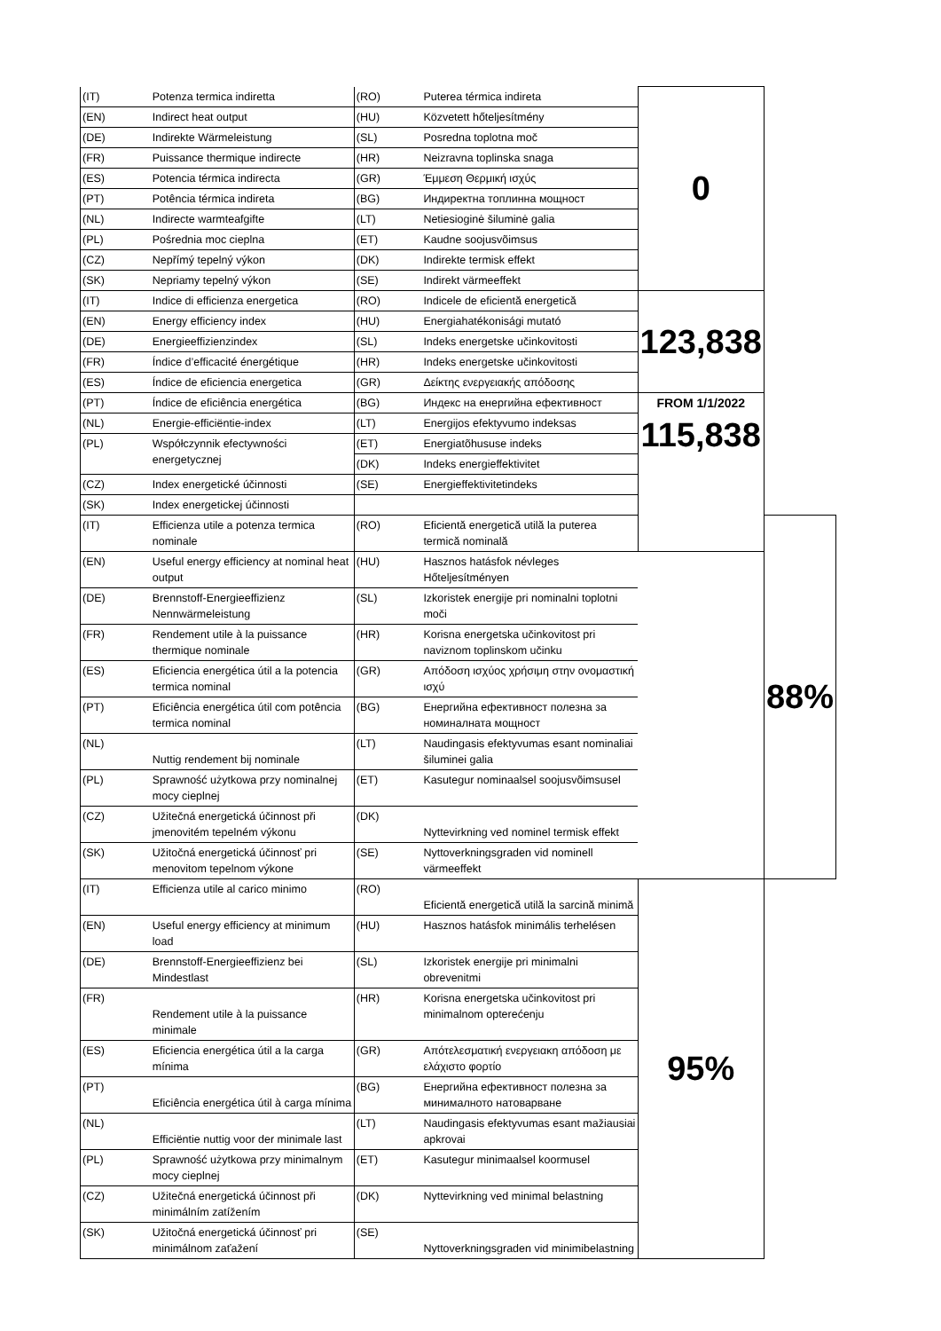| (IT) | Potenza termica indiretta | (RO) | Puterea térmica indireta | 0 | |
| (EN) | Indirect heat output | (HU) | Közvetett hőteljesítmény | | |
| (DE) | Indirekte Wärmeleistung | (SL) | Posredna toplotna moč | | |
| (FR) | Puissance thermique indirecte | (HR) | Neizravna toplinska snaga | | |
| (ES) | Potencia térmica indirecta | (GR) | Έμμεση Θερμική ισχύς | | |
| (PT) | Potência térmica indireta | (BG) | Индиректна топлинна мощност | | |
| (NL) | Indirecte warmteafgifte | (LT) | Netiesioginė šiluminė galia | | |
| (PL) | Pośrednia moc cieplna | (ET) | Kaudne soojusvõimsus | | |
| (CZ) | Nepřímý tepelný výkon | (DK) | Indirekte termisk effekt | | |
| (SK) | Nepriamy tepelný výkon | (SE) | Indirekt värmeeffekt | | |
| (IT) | Indice di efficienza energetica | (RO) | Indicele de eficientă energetică | 123,838 | |
| (EN) | Energy efficiency index | (HU) | Energiahatékonisági mutató | | |
| (DE) | Energieeffizienzindex | (SL) | Indeks energetske učinkovitosti | | |
| (FR) | Índice d’efficacité énergétique | (HR) | Indeks energetske učinkovitosti | | |
| (ES) | Índice de eficiencia energetica | (GR) | Δείκτης ενεργειακής απόδοσης | | |
| (PT) | Índice de eficiência energética | (BG) | Индекс на енергийна ефективност | FROM 1/1/2022 115,838 | |
| (NL) | Energie-efficiëntie-index | (LT) | Energijos efektyvumo indeksas | | |
| (PL) | Współczynnik efectywności energetycznej | (ET) | Energiatõhususe indeks | | |
| | | (DK) | Indeks energieffektivitet | | |
| (CZ) | Index energetické účinnosti | (SE) | Energieffektivitetindeks | | |
| (SK) | Index energetickej účinnosti | | | | |
| (IT) | Efficienza utile a potenza termica nominale | (RO) | Eficientă energetică utilă la puterea termică nominală | | 88% |
| (EN) | Useful energy efficiency at nominal heat output | (HU) | Hasznos hatásfok névleges Hőteljesítményen | | |
| (DE) | Brennstoff-Energieeffizienz Nennwärmeleistung | (SL) | Izkoristek energije pri nominalni toplotni moči | | |
| (FR) | Rendement utile à la puissance thermique nominale | (HR) | Korisna energetska učinkovitost pri naviznom toplinskom učinku | | |
| (ES) | Eficiencia energética útil a la potencia termica nominal | (GR) | Απόδοση ισχύος χρήσιμη στην ονομαστική ισχύ | | |
| (PT) | Eficiência energética útil com potência termica nominal | (BG) | Енергийна ефективност полезна за номиналната мощност | | |
| (NL) | Nuttig rendement bij nominale | (LT) | Naudingasis efektyvumas esant nominaliai šiluminei galia | | |
| (PL) | Sprawność użytkowa przy nominalnej mocy cieplnej | (ET) | Kasutegur nominaalsel soojusvõimsusel | | |
| (CZ) | Užitečná energetická účinnost při jmenovitém tepelném výkonu | (DK) | Nyttevirkning ved nominel termisk effekt | | |
| (SK) | Užitočná energetická účinnosť pri menovitom tepelnom výkone | (SE) | Nyttoverkningsgraden vid nominell värmeeffekt | | |
| (IT) | Efficienza utile al carico minimo | (RO) | Eficientă energetică utilă la sarcină minimă | 95% | |
| (EN) | Useful energy efficiency at minimum load | (HU) | Hasznos hatásfok minimális terhelésen | | |
| (DE) | Brennstoff-Energieeffizienz bei Mindestlast | (SL) | Izkoristek energije pri minimalni obrevenitmi | | |
| (FR) | Rendement utile à la puissance minimale | (HR) | Korisna energetska učinkovitost pri minimalnom opterećenju | | |
| (ES) | Eficiencia energética útil a la carga mínima | (GR) | Απότελεσματική ενεργειακη απόδοση με ελάχιστο φορτίο | | |
| (PT) | Eficiência energética útil à carga mínima | (BG) | Енергийна ефективност полезна за минималното натоварване | | |
| (NL) | Efficiëntie nuttig voor der minimale last | (LT) | Naudingasis efektyvumas esant mažiausiai apkrovai | | |
| (PL) | Sprawność użytkowa przy minimalnym mocy cieplnej | (ET) | Kasutegur minimaalsel koormusel | | |
| (CZ) | Užitečná energetická účinnost při minimálním zatížením | (DK) | Nyttevirkning ved minimal belastning | | |
| (SK) | Užitočná energetická účinnosť pri minimálnom zaťažení | (SE) | Nyttoverkningsgraden vid minimibelastning | | |